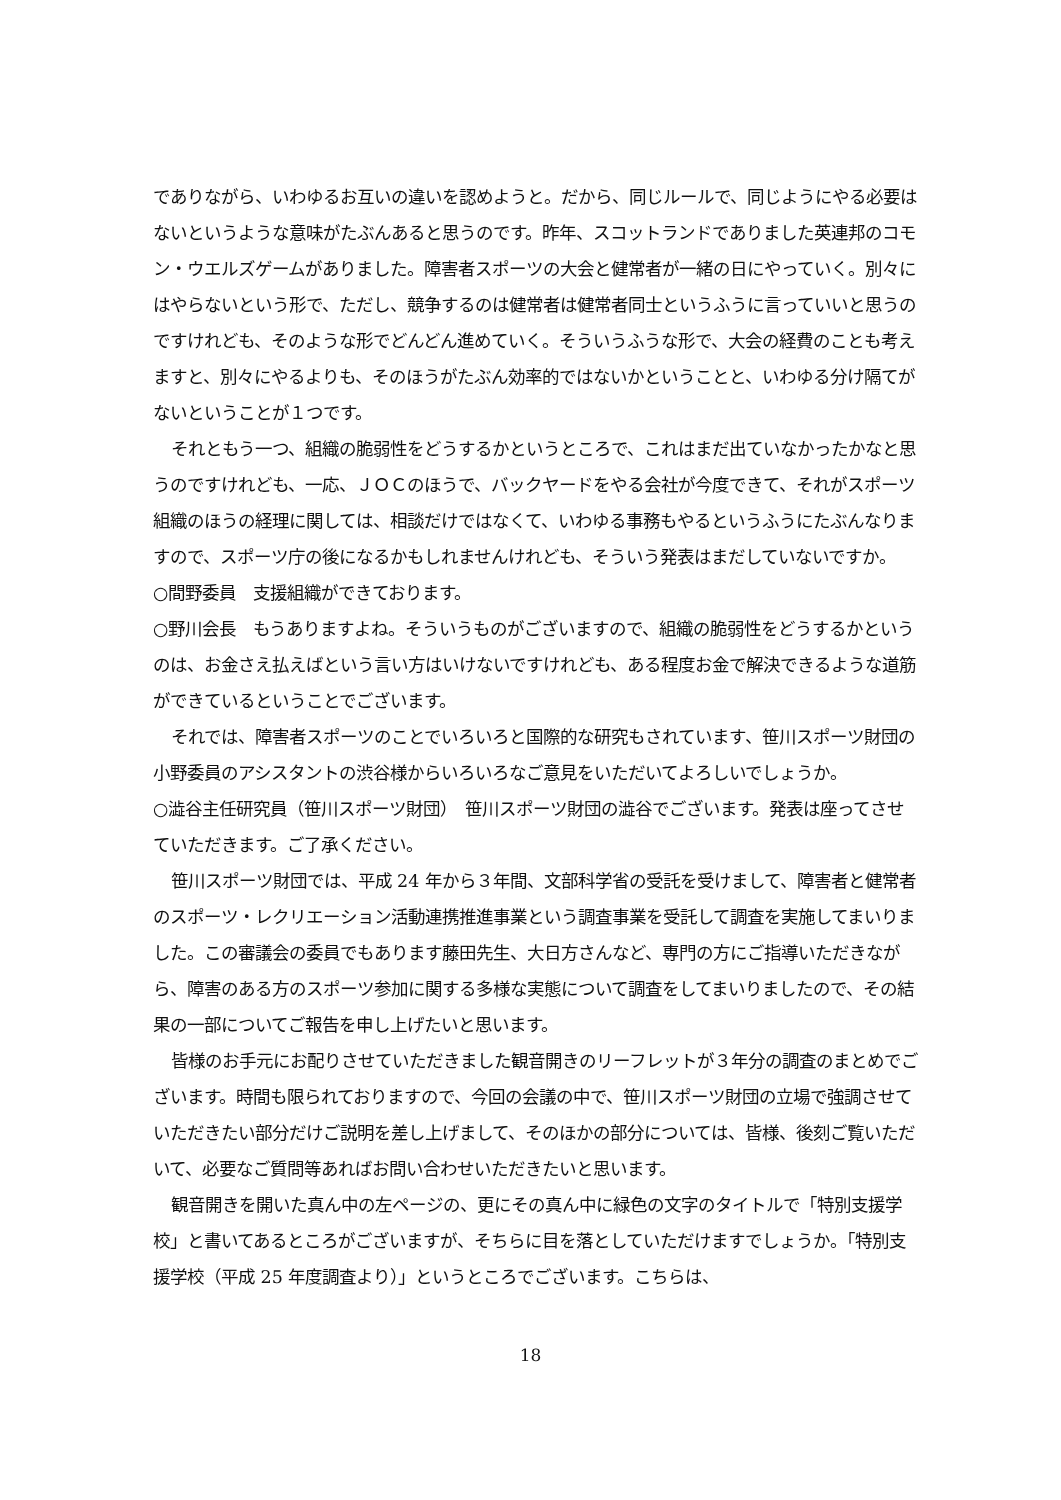でありながら、いわゆるお互いの違いを認めようと。だから、同じルールで、同じようにやる必要はないというような意味がたぶんあると思うのです。昨年、スコットランドでありました英連邦のコモン・ウエルズゲームがありました。障害者スポーツの大会と健常者が一緒の日にやっていく。別々にはやらないという形で、ただし、競争するのは健常者は健常者同士というふうに言っていいと思うのですけれども、そのような形でどんどん進めていく。そういうふうな形で、大会の経費のことも考えますと、別々にやるよりも、そのほうがたぶん効率的ではないかということと、いわゆる分け隔てがないということが１つです。
それともう一つ、組織の脆弱性をどうするかというところで、これはまだ出ていなかったかなと思うのですけれども、一応、ＪＯＣのほうで、バックヤードをやる会社が今度できて、それがスポーツ組織のほうの経理に関しては、相談だけではなくて、いわゆる事務もやるというふうにたぶんなりますので、スポーツ庁の後になるかもしれませんけれども、そういう発表はまだしていないですか。
○間野委員　支援組織ができております。
○野川会長　もうありますよね。そういうものがございますので、組織の脆弱性をどうするかというのは、お金さえ払えばという言い方はいけないですけれども、ある程度お金で解決できるような道筋ができているということでございます。
それでは、障害者スポーツのことでいろいろと国際的な研究もされています、笹川スポーツ財団の小野委員のアシスタントの渋谷様からいろいろなご意見をいただいてよろしいでしょうか。
○澁谷主任研究員（笹川スポーツ財団）　笹川スポーツ財団の澁谷でございます。発表は座ってさせていただきます。ご了承ください。
笹川スポーツ財団では、平成 24 年から３年間、文部科学省の受託を受けまして、障害者と健常者のスポーツ・レクリエーション活動連携推進事業という調査事業を受託して調査を実施してまいりました。この審議会の委員でもあります藤田先生、大日方さんなど、専門の方にご指導いただきながら、障害のある方のスポーツ参加に関する多様な実態について調査をしてまいりましたので、その結果の一部についてご報告を申し上げたいと思います。
皆様のお手元にお配りさせていただきました観音開きのリーフレットが３年分の調査のまとめでございます。時間も限られておりますので、今回の会議の中で、笹川スポーツ財団の立場で強調させていただきたい部分だけご説明を差し上げまして、そのほかの部分については、皆様、後刻ご覧いただいて、必要なご質問等あればお問い合わせいただきたいと思います。
観音開きを開いた真ん中の左ページの、更にその真ん中に緑色の文字のタイトルで「特別支援学校」と書いてあるところがございますが、そちらに目を落としていただけますでしょうか。「特別支援学校（平成 25 年度調査より）」というところでございます。こちらは、
18